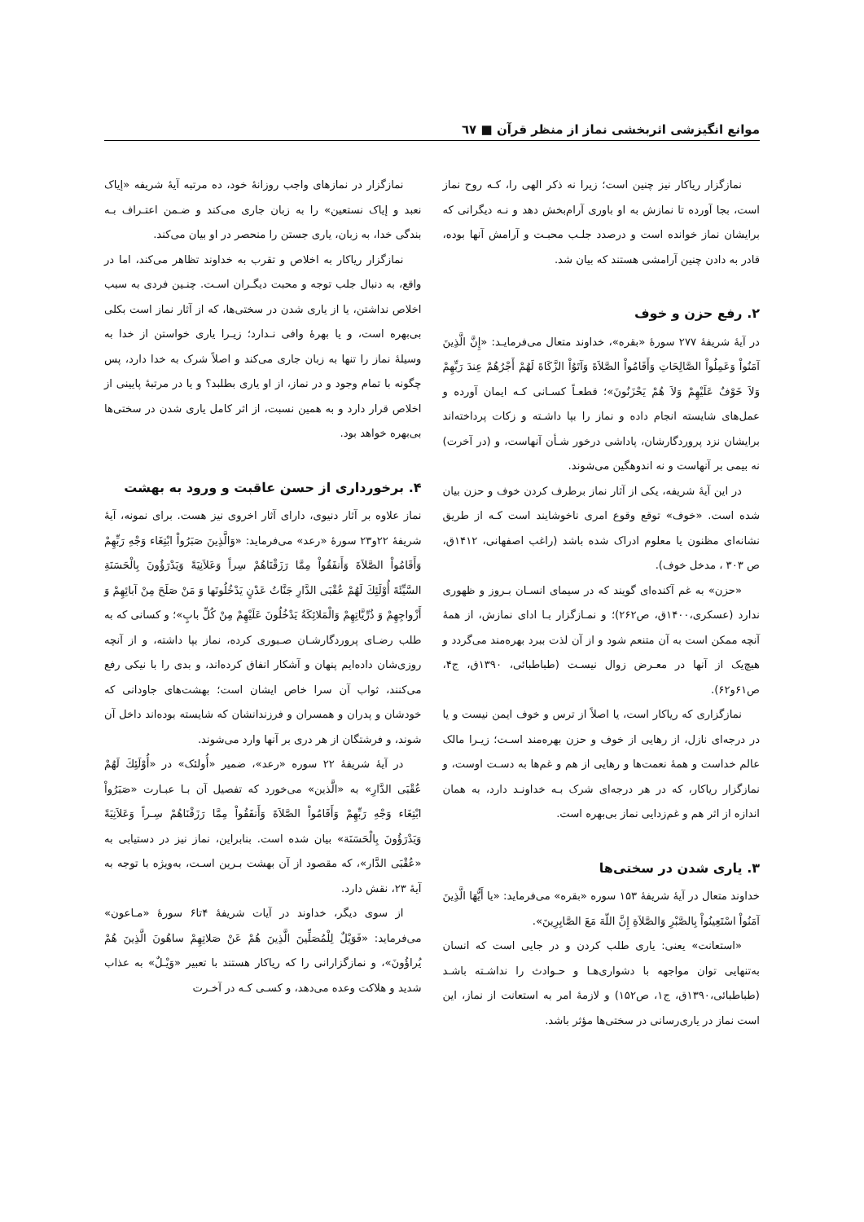موانع انگیزشی اثربخشی نماز از منظر قرآن ■ ٦٧
نمازگزار ریاکار نیز چنین است؛ زیرا نه ذکر الهی را، کـه روح نماز است، بجا آورده تا نمازش به او باوری آرام‌بخش دهد و نـه دیگرانی که برایشان نماز خوانده است و درصدد جلـب محبـت و آرامش آنها بوده، قادر به دادن چنین آرامشی هستند که بیان شد.
۲. رفع حزن و خوف
در آیۀ شریفۀ ۲۷۷ سورۀ «بقره»، خداوند متعال می‌فرمایـد: «إِنَّ الَّذِینَ آمَنُواْ وَعَمِلُواْ الصَّالِحَاتِ وَأَقَامُواْ الصَّلاَةَ وَآتَوُاْ الزَّكَاةَ لَهُمْ أَجْرُهُمْ عِندَ رَبِّهِمْ وَلاَ خَوْفٌ عَلَيْهِمْ وَلاَ هُمْ يَحْزَنُونَ»؛ قطعـاً کسـانی کـه ایمان آورده و عمل‌های شایسته انجام داده و نماز را بپا داشـته و زکات پرداخته‌اند برایشان نزد پروردگارشان، پاداشی درخور شـأن آنهاست، و (در آخرت) نه بیمی بر آنهاست و نه اندوهگین می‌شوند.
در این آیۀ شریفه، یکی از آثار نماز برطرف کردن خوف و حزن بیان شده است. «خوف» توقع وقوع امری ناخوشایند است کـه از طریق نشانه‌ای مظنون یا معلوم ادراک شده باشد (راغب اصفهانی، ۱۴۱۲ق، ص ۳۰۳ ، مدخل خوف).
«حزن» به غم آکنده‌ای گویند که در سیمای انسـان بـروز و ظهوری ندارد (عسکری،۱۴۰۰ق، ص۲۶۲)؛ و نمـازگزار بـا ادای نمازش، از همۀ آنچه ممکن است به آن متنعم شود و از آن لذت ببرد بهره‌مند می‌گردد و هیچ‌یک از آنها در معـرض زوال نیسـت (طباطبائی، ۱۳۹۰ق، ج۴، ص۶۱و۶۲).
نمازگزاری که ریاکار است، یا اصلاً از ترس و خوف ایمن نیست و یا در درجه‌ای نازل، از رهایی از خوف و حزن بهره‌مند اسـت؛ زیـرا مالک عالم خداست و همۀ نعمت‌ها و رهایی از هم و غم‌ها به دسـت اوست، و نمازگزار ریاکار، که در هر درجه‌ای شرک بـه خداونـد دارد، به همان اندازه از اثر هم و غم‌زدایی نماز بی‌بهره است.
۳. یاری شدن در سختی‌ها
خداوند متعال در آیۀ شریفۀ ۱۵۳ سوره «بقره» می‌فرماید: «يا أَيُّهَا الَّذِينَ آمَنُواْ اسْتَعِينُواْ بِالصَّبْرِ وَالصَّلاَةِ إِنَّ اللّهَ مَعَ الصَّابِرِينَ».
«استعانت» یعنی: یاری طلب کردن و در جایی است که انسان به‌تنهایی توان مواجهه با دشواری‌هـا و حـوادث را نداشـته باشـد (طباطبائی،۱۳۹۰ق، ج۱، ص۱۵۲) و لازمۀ امر به استعانت از نماز، این است نماز در یاری‌رسانی در سختی‌ها مؤثر باشد.
نمازگزار در نمازهای واجب روزانۀ خود، ده مرتبه آیۀ شریفه «إیاک نعبد و إیاک نستعین» را به زبان جاری می‌کند و ضـمن اعتـراف بـه بندگی خدا، به زبان، یاری جستن را منحصر در او بیان می‌کند.
نمازگزار ریاکار به اخلاص و تقرب به خداوند تظاهر می‌کند، اما در واقع، به دنبال جلب توجه و محبت دیگـران اسـت. چنـین فردی به سبب اخلاص نداشتن، یا از یاری شدن در سختی‌ها، که از آثار نماز است بکلی بی‌بهره است، و یا بهرۀ وافی نـدارد؛ زیـرا یاری خواستن از خدا به وسیلۀ نماز را تنها به زبان جاری می‌کند و اصلاً شرک به خدا دارد، پس چگونه با تمام وجود و در نماز، از او یاری بطلبد؟ و یا در مرتبۀ پایینی از اخلاص قرار دارد و به همین نسبت، از اثر کامل یاری شدن در سختی‌ها بی‌بهره خواهد بود.
۴. برخورداری از حسن عاقبت و ورود به بهشت
نماز علاوه بر آثار دنیوی، دارای آثار اخروی نیز هست. برای نمونه، آیۀ شریفۀ ۲۲و۲۳ سورۀ «رعد» می‌فرماید: «وَالَّذِينَ صَبَرُواْ ابْتِغَاء وَجْهِ رَبِّهِمْ وَأَقَامُواْ الصَّلاَةَ وَأَنفَقُواْ مِمَّا رَزَقْنَاهُمْ سِراً وَعَلاَنِيَةً وَيَدْرَؤُونَ بِالْحَسَنَةِ السَّيِّئَةَ أُوْلَئِكَ لَهُمْ عُقْبَى الدَّارِ جَنَّاتُ عَدْنٍ يَدْخُلُونَها وَ مَنْ صَلَحَ مِنْ آبائِهِمْ وَ أَزْواجِهِمْ وَ ذُرِّيَّاتِهِمْ وَالْمَلائِكَةُ يَدْخُلُونَ عَلَيْهِمْ مِنْ كُلِّ بابٍ»؛ و کسانی که به طلب رضـای پروردگارشـان صـبوری کرده، نماز بپا داشته، و از آنچه روزی‌شان داده‌ایم پنهان و آشکار انفاق کرده‌اند، و بدی را با نیکی رفع می‌کنند، ثواب آن سرا خاص ایشان است؛ بهشت‌های جاودانی که خودشان و پدران و همسران و فرزندانشان که شایسته بوده‌اند داخل آن شوند، و فرشتگان از هر دری بر آنها وارد می‌شوند.
در آیۀ شریفۀ ۲۲ سوره «رعد»، ضمیر «أُولئک» در «أُوْلَئِكَ لَهُمْ عُقْبَى الدَّارِ» به «الَّذين» می‌خورد که تفصیل آن بـا عبـارت «صَبَرُواْ ابْتِغَاء وَجْهِ رَبِّهِمْ وَأَقَامُواْ الصَّلاَةَ وَأَنفَقُواْ مِمَّا رَزَقْنَاهُمْ سِـراً وَعَلاَنِيَةً وَيَدْرَؤُونَ بِالْحَسَنَة» بیان شده است. بنابراین، نماز نیز در دستیابی به «عُقْبَى الدَّار»، که مقصود از آن بهشت بـرین اسـت، به‌ویژه با توجه به آیۀ ۲۳، نقش دارد.
از سوی دیگر، خداوند در آیات شریفۀ ۴تا۶ سورۀ «مـاعون» می‌فرماید: «فَوَيْلٌ لِلْمُصَلِّينَ الَّذِينَ هُمْ عَنْ صَلاتِهِمْ ساهُونَ الَّذِينَ هُمْ يُراؤُونَ»، و نمازگزارانی را که ریاکار هستند با تعبیر «وَيْـلٌ» به عذاب شدید و هلاکت وعده می‌دهد، و کسـی کـه در آخـرت